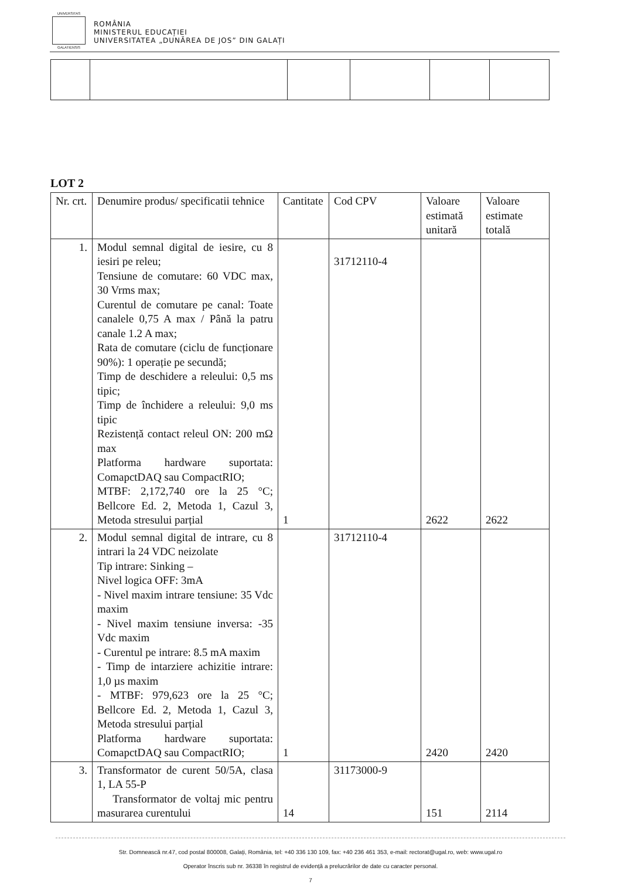UNIVERSITAS
GALATIENSIS
ROMÂNIA
MINISTERUL EDUCAȚIEI
UNIVERSITATEA „DUNĂREA DE JOS” DIN GALAȚI
LOT 2
| Nr. crt. | Denumire produs/ specificatii tehnice | Cantitate | Cod CPV | Valoare estimată unitară | Valoare estimate totală |
| --- | --- | --- | --- | --- | --- |
| 1. | Modul semnal digital de iesire, cu 8 iesiri pe releu; Tensiune de comutare: 60 VDC max, 30 Vrms max; Curentul de comutare pe canal: Toate canalele 0,75 A max / Până la patru canale 1.2 A max; Rata de comutare (ciclu de funcționare 90%): 1 operație pe secundă; Timp de deschidere a releului: 0,5 ms tipic; Timp de închidere a releului: 9,0 ms tipic Rezistență contact releul ON: 200 mΩ max Platforma hardware suportata: ComapctDAQ sau CompactRIO; MTBF: 2,172,740 ore la 25 °C; Bellcore Ed. 2, Metoda 1, Cazul 3, Metoda stresului parțial | 1 | 31712110-4 | 2622 | 2622 |
| 2. | Modul semnal digital de intrare, cu 8 intrari la 24 VDC neizolate Tip intrare: Sinking – Nivel logica OFF: 3mA - Nivel maxim intrare tensiune: 35 Vdc maxim - Nivel maxim tensiune inversa: -35 Vdc maxim - Curentul pe intrare: 8.5 mA maxim - Timp de intarziere achizitie intrare: 1,0 µs maxim - MTBF: 979,623 ore la 25 °C; Bellcore Ed. 2, Metoda 1, Cazul 3, Metoda stresului parțial Platforma hardware suportata: ComapctDAQ sau CompactRIO; | 1 | 31712110-4 | 2420 | 2420 |
| 3. | Transformator de curent 50/5A, clasa 1, LA 55-P Transformator de voltaj mic pentru masurarea curentului | 14 | 31173000-9 | 151 | 2114 |
Str. Domnească nr.47, cod postal 800008, Galați, România, tel: +40 336 130 109, fax: +40 236 461 353, e-mail: rectorat@ugal.ro, web: www.ugal.ro
Operator înscris sub nr. 36338 în registrul de evidență a prelucrărilor de date cu caracter personal.
7